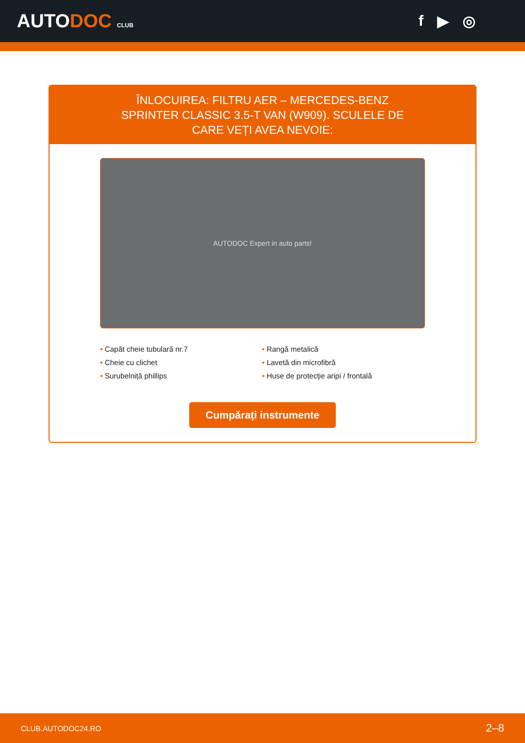AUTODOC CLUB
f ▶ ◎
ÎNLOCUIREA: FILTRU AER – MERCEDES-BENZ SPRINTER CLASSIC 3.5-T VAN (W909). SCULELE DE CARE VEȚI AVEA NEVOIE:
AUTODOC Expert in auto parts!
• Capăt cheie tubulară nr.7
• Rangă metalică
• Cheie cu clichet
• Lavetă din microfibră
• Surubelniță phillips
• Huse de protecție aripi / frontală
Cumpărați instrumente
CLUB.AUTODOC24.RO 2–8